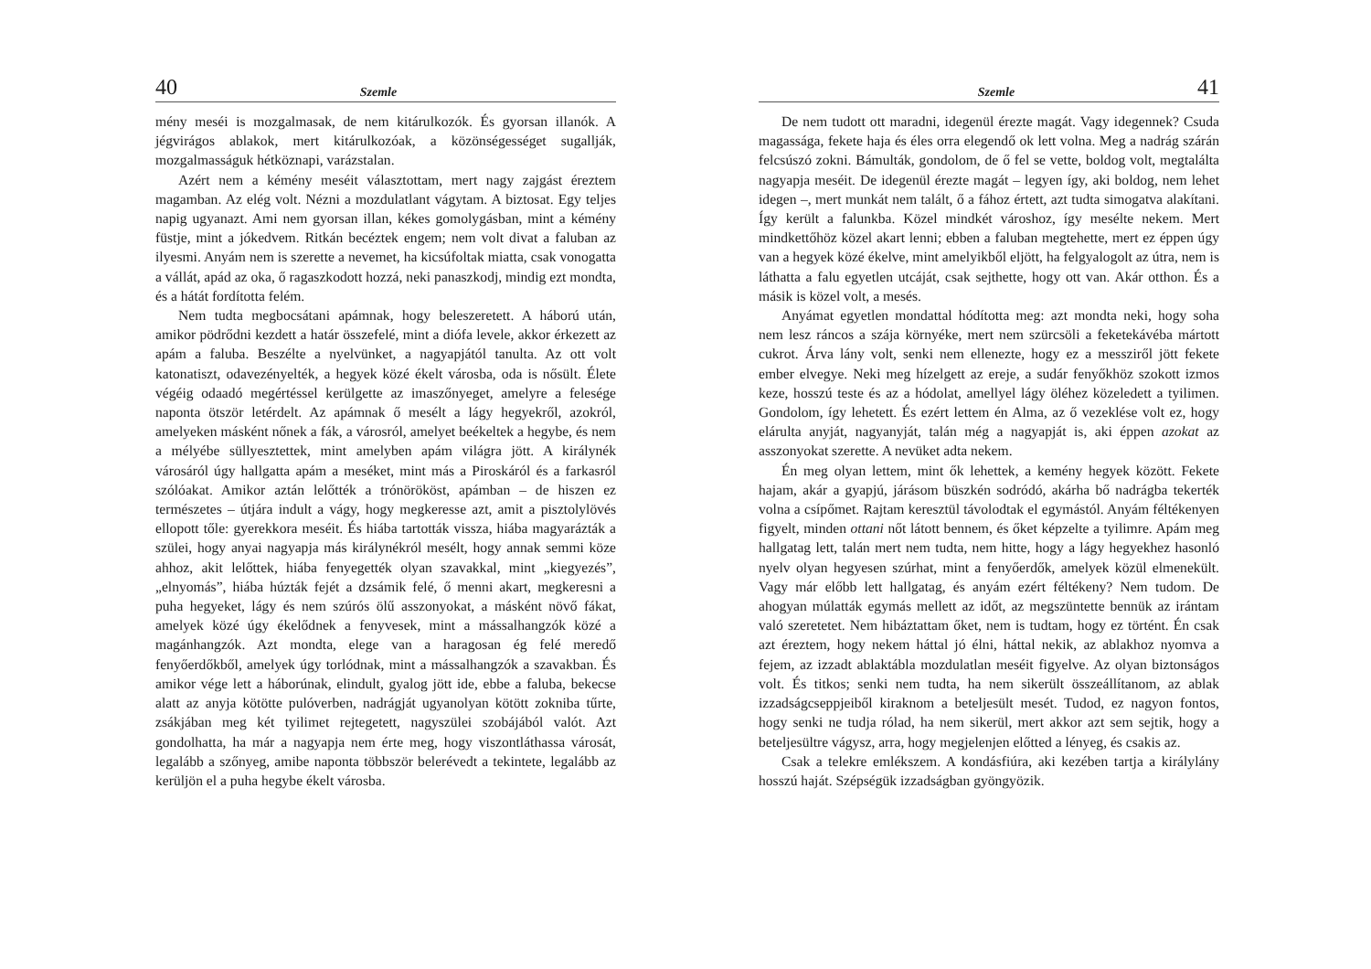40 Szemle
mény meséi is mozgalmasak, de nem kitárulkozók. És gyorsan illanók. A jégvirágos ablakok, mert kitárulkozóak, a közönségességet sugallják, mozgalmasságuk hétköznapi, varázstalan.
Azért nem a kémény meséit választottam, mert nagy zajgást éreztem magamban. Az elég volt. Nézni a mozdulatlant vágytam. A biztosat. Egy teljes napig ugyanazt. Ami nem gyorsan illan, kékes gomolygásban, mint a kémény füstje, mint a jókedvem. Ritkán becéztek engem; nem volt divat a faluban az ilyesmi. Anyám nem is szerette a nevemet, ha kicsúfoltak miatta, csak vonogatta a vállát, apád az oka, ő ragaszkodott hozzá, neki panaszkodj, mindig ezt mondta, és a hátát fordította felém.
Nem tudta megbocsátani apámnak, hogy beleszeretett. A háború után, amikor pödrődni kezdett a határ összefelé, mint a diófa levele, akkor érkezett az apám a faluba. Beszélte a nyelvünket, a nagyapjától tanulta. Az ott volt katonatiszt, odavezényelték, a hegyek közé ékelt városba, oda is nősült. Élete végéig odaadó megértéssel kerülgette az imaszőnyeget, amelyre a felesége naponta ötször letérdelt. Az apámnak ő mesélt a lágy hegyekről, azokról, amelyeken másként nőnek a fák, a városról, amelyet beékeltek a hegybe, és nem a mélyébe süllyesztettek, mint amelyben apám világra jött. A királynék városáról úgy hallgatta apám a meséket, mint más a Piroskáról és a farkasról szólóakat. Amikor aztán lelőtték a trónörököst, apámban – de hiszen ez természetes – útjára indult a vágy, hogy megkeresse azt, amit a pisztolylövés ellopott tőle: gyerekkora meséit. És hiába tartották vissza, hiába magyarázták a szülei, hogy anyai nagyapja más királynékról mesélt, hogy annak semmi köze ahhoz, akit lelőttek, hiába fenyegették olyan szavakkal, mint „kiegyezés”, „elnyomás”, hiába húzták fejét a dzsámik felé, ő menni akart, megkeresni a puha hegyeket, lágy és nem szúrós ölű asszonyokat, a másként növő fákat, amelyek közé úgy ékelődnek a fenyvesek, mint a mássalhangzók közé a magánhangzók. Azt mondta, elege van a haragosan ég felé meredő fenyőerdőkből, amelyek úgy torlódnak, mint a mássalhangzók a szavakban. És amikor vége lett a háborúnak, elindult, gyalog jött ide, ebbe a faluba, bekecse alatt az anyja kötötte pulóverben, nadrágját ugyanolyan kötött zokniba tűrte, zsákjában meg két tyilimet rejtegetett, nagyszülei szobájából valót. Azt gondolhatta, ha már a nagyapja nem érte meg, hogy viszontláthassa városát, legalább a szőnyeg, amibe naponta többször belerévedt a tekintete, legalább az kerüljön el a puha hegybe ékelt városba.
Szemle 41
De nem tudott ott maradni, idegenül érezte magát. Vagy idegennek? Csuda magassága, fekete haja és éles orra elegendő ok lett volna. Meg a nadrág szárán felcsúszó zokni. Bámulták, gondolom, de ő fel se vette, boldog volt, megtalálta nagyapja meséit. De idegenül érezte magát – legyen így, aki boldog, nem lehet idegen –, mert munkát nem talált, ő a fához értett, azt tudta simogatva alakítani. Így került a falunkba. Közel mindkét városhoz, így mesélte nekem. Mert mindkettőhöz közel akart lenni; ebben a faluban megtehette, mert ez éppen úgy van a hegyek közé ékelve, mint amelyikből eljött, ha felgyalogolt az útra, nem is láthatta a falu egyetlen utcáját, csak sejthette, hogy ott van. Akár otthon. És a másik is közel volt, a mesés.
Anyámat egyetlen mondattal hódította meg: azt mondta neki, hogy soha nem lesz ráncos a szája környéke, mert nem szürcsöli a feketekávéba mártott cukrot. Árva lány volt, senki nem ellenezte, hogy ez a messziről jött fekete ember elvegye. Neki meg hízelgett az ereje, a sudár fenyőkhöz szokott izmos keze, hosszú teste és az a hódolat, amellyel lágy öléhez közeledett a tyilimen. Gondolom, így lehetett. És ezért lettem én Alma, az ő vezeklése volt ez, hogy elárulta anyját, nagyanyját, talán még a nagyapját is, aki éppen azokat az asszonyokat szerette. A nevüket adta nekem.
Én meg olyan lettem, mint ők lehettek, a kemény hegyek között. Fekete hajam, akár a gyapjú, járásom büszkén sodródó, akárha bő nadrágba tekerték volna a csípőmet. Rajtam keresztül távolodtak el egymástól. Anyám féltékenyen figyelt, minden ottani nőt látott bennem, és őket képzelte a tyilimre. Apám meg hallgatag lett, talán mert nem tudta, nem hitte, hogy a lágy hegyekhez hasonló nyelv olyan hegyesen szúrhat, mint a fenyőerdők, amelyek közül elmenekült. Vagy már előbb lett hallgatag, és anyám ezért féltékeny? Nem tudom. De ahogyan múlatták egymás mellett az időt, az megszüntette bennük az irántam való szeretetet. Nem hibáztattam őket, nem is tudtam, hogy ez történt. Én csak azt éreztem, hogy nekem háttal jó élni, háttal nekik, az ablakhoz nyomva a fejem, az izzadt ablaktábla mozdulatlan meséit figyelve. Az olyan biztonságos volt. És titkos; senki nem tudta, ha nem sikerült összeállítanom, az ablak izzadságcseppjeiből kiraknom a beteljesült mesét. Tudod, ez nagyon fontos, hogy senki ne tudja rólad, ha nem sikerül, mert akkor azt sem sejtik, hogy a beteljesültre vágysz, arra, hogy megjelenjen előtted a lényeg, és csakis az.
Csak a telekre emlékszem. A kondásfiúra, aki kezében tartja a királylány hosszú haját. Szépségük izzadságban gyöngyözik.